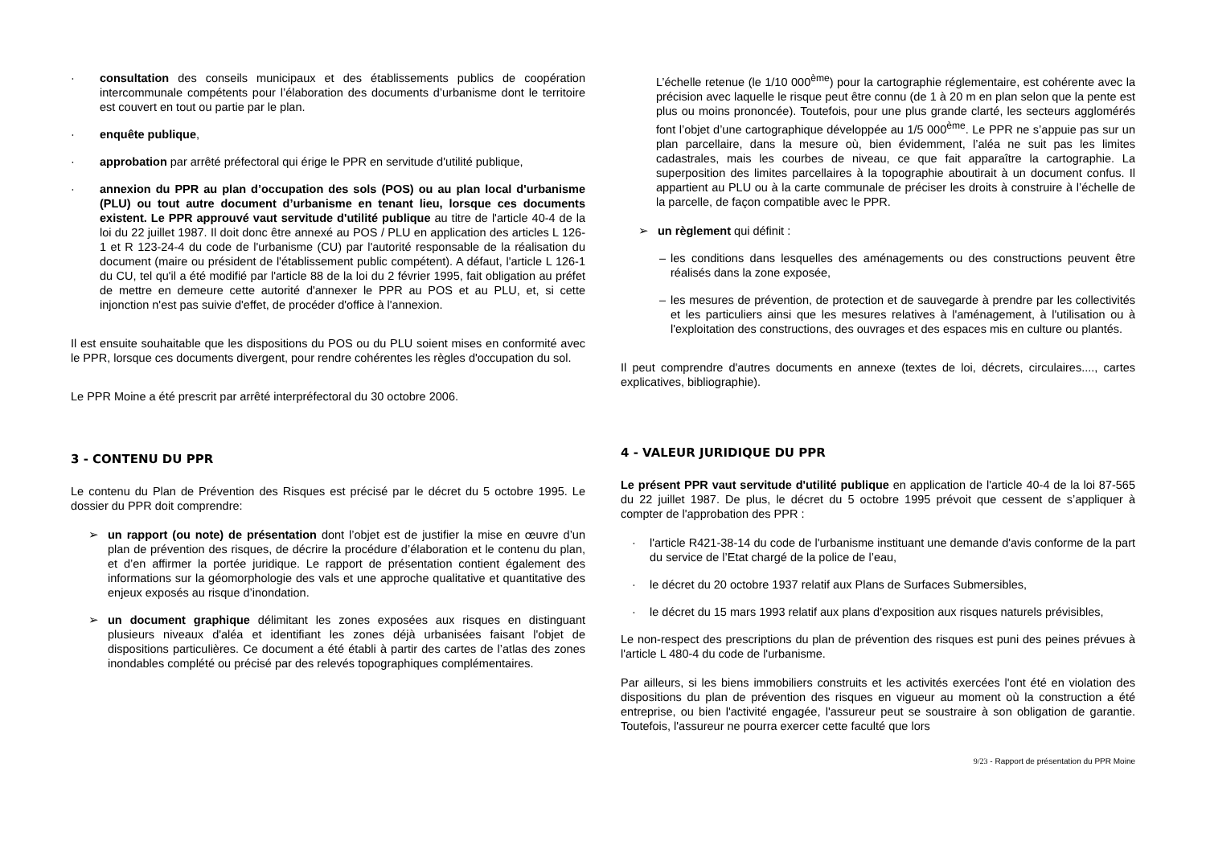· consultation des conseils municipaux et des établissements publics de coopération intercommunale compétents pour l’élaboration des documents d’urbanisme dont le territoire est couvert en tout ou partie par le plan.
· enquête publique,
· approbation par arrêté préfectoral qui érige le PPR en servitude d'utilité publique,
· annexion du PPR au plan d’occupation des sols (POS) ou au plan local d'urbanisme (PLU) ou tout autre document d’urbanisme en tenant lieu, lorsque ces documents existent. Le PPR approuvé vaut servitude d'utilité publique au titre de l'article 40-4 de la loi du 22 juillet 1987. Il doit donc être annexé au POS / PLU en application des articles L 126-1 et R 123-24-4 du code de l'urbanisme (CU) par l'autorité responsable de la réalisation du document (maire ou président de l'établissement public compétent). A défaut, l'article L 126-1 du CU, tel qu'il a été modifié par l'article 88 de la loi du 2 février 1995, fait obligation au préfet de mettre en demeure cette autorité d'annexer le PPR au POS et au PLU, et, si cette injonction n'est pas suivie d'effet, de procéder d'office à l'annexion.
Il est ensuite souhaitable que les dispositions du POS ou du PLU soient mises en conformité avec le PPR, lorsque ces documents divergent, pour rendre cohérentes les règles d'occupation du sol.
Le PPR Moine a été prescrit par arrêté interpréfectoral du 30 octobre 2006.
3 - CONTENU DU PPR
Le contenu du Plan de Prévention des Risques est précisé par le décret du 5 octobre 1995. Le dossier du PPR doit comprendre:
➢ un rapport (ou note) de présentation dont l’objet est de justifier la mise en œuvre d’un plan de prévention des risques, de décrire la procédure d’élaboration et le contenu du plan, et d’en affirmer la portée juridique. Le rapport de présentation contient également des informations sur la géomorphologie des vals et une approche qualitative et quantitative des enjeux exposés au risque d’inondation.
➢ un document graphique délimitant les zones exposées aux risques en distinguant plusieurs niveaux d'aléa et identifiant les zones déjà urbanisées faisant l'objet de dispositions particulières. Ce document a été établi à partir des cartes de l’atlas des zones inondables complété ou précisé par des relevés topographiques complémentaires.
L’échelle retenue (le 1/10 000<sup>ème</sup>) pour la cartographie réglementaire, est cohérente avec la précision avec laquelle le risque peut être connu (de 1 à 20 m en plan selon que la pente est plus ou moins prononcée). Toutefois, pour une plus grande clarté, les secteurs agglomérés font l’objet d’une cartographique développée au 1/5 000<sup>ème</sup>. Le PPR ne s’appuie pas sur un plan parcellaire, dans la mesure où, bien évidemment, l’aléa ne suit pas les limites cadastrales, mais les courbes de niveau, ce que fait apparaître la cartographie. La superposition des limites parcellaires à la topographie aboutirait à un document confus. Il appartient au PLU ou à la carte communale de préciser les droits à construire à l’échelle de la parcelle, de façon compatible avec le PPR.
➢ un règlement qui définit :
– les conditions dans lesquelles des aménagements ou des constructions peuvent être réalisés dans la zone exposée,
– les mesures de prévention, de protection et de sauvegarde à prendre par les collectivités et les particuliers ainsi que les mesures relatives à l'aménagement, à l'utilisation ou à l'exploitation des constructions, des ouvrages et des espaces mis en culture ou plantés.
Il peut comprendre d'autres documents en annexe (textes de loi, décrets, circulaires...., cartes explicatives, bibliographie).
4 - VALEUR JURIDIQUE DU PPR
Le présent PPR vaut servitude d'utilité publique en application de l'article 40-4 de la loi 87-565 du 22 juillet 1987. De plus, le décret du 5 octobre 1995 prévoit que cessent de s’appliquer à compter de l'approbation des PPR :
· l'article R421-38-14 du code de l'urbanisme instituant une demande d'avis conforme de la part du service de l’Etat chargé de la police de l’eau,
· le décret du 20 octobre 1937 relatif aux Plans de Surfaces Submersibles,
· le décret du 15 mars 1993 relatif aux plans d'exposition aux risques naturels prévisibles,
Le non-respect des prescriptions du plan de prévention des risques est puni des peines prévues à l'article L 480-4 du code de l'urbanisme.
Par ailleurs, si les biens immobiliers construits et les activités exercées l'ont été en violation des dispositions du plan de prévention des risques en vigueur au moment où la construction a été entreprise, ou bien l'activité engagée, l'assureur peut se soustraire à son obligation de garantie. Toutefois, l'assureur ne pourra exercer cette faculté que lors
9/23 - Rapport de présentation du PPR Moine